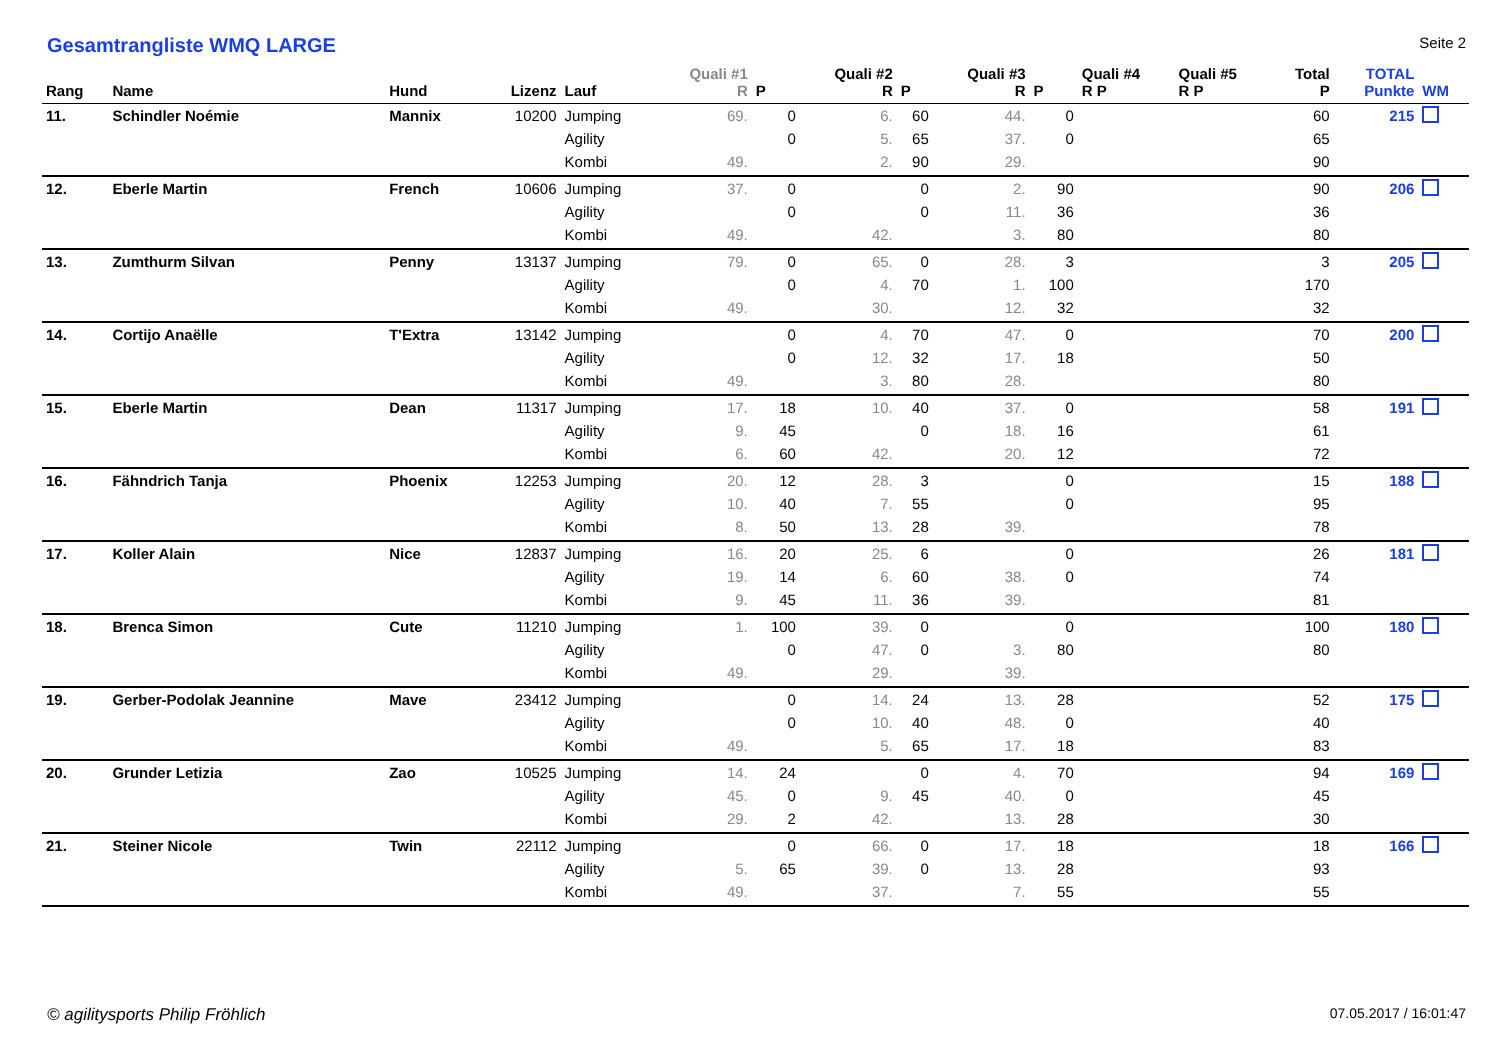Gesamtrangliste WMQ LARGE
Seite 2
| Rang | Name | Hund | Lizenz | Lauf | Quali #1 R | P | Quali #2 R | P | Quali #3 R | P | Quali #4 R P | Quali #5 R P | Total P | TOTAL Punkte | WM |
| --- | --- | --- | --- | --- | --- | --- | --- | --- | --- | --- | --- | --- | --- | --- | --- |
| 11. | Schindler Noémie | Mannix | 10200 | Jumping | 69. | 0 | 6. | 60 | 44. | 0 | | | 60 | 215 | |
| | | | | Agility | | 0 | 5. | 65 | 37. | 0 | | | 65 | | |
| | | | | Kombi | 49. | | 2. | 90 | 29. | | | | 90 | | |
| 12. | Eberle Martin | French | 10606 | Jumping | 37. | 0 | | 0 | 2. | 90 | | | 90 | 206 | |
| | | | | Agility | | 0 | | 0 | 11. | 36 | | | 36 | | |
| | | | | Kombi | 49. | | 42. | | 3. | 80 | | | 80 | | |
| 13. | Zumthurm Silvan | Penny | 13137 | Jumping | 79. | 0 | 65. | 0 | 28. | 3 | | | 3 | 205 | |
| | | | | Agility | | 0 | 4. | 70 | 1. | 100 | | | 170 | | |
| | | | | Kombi | 49. | | 30. | | 12. | 32 | | | 32 | | |
| 14. | Cortijo Anaëlle | T'Extra | 13142 | Jumping | | 0 | 4. | 70 | 47. | 0 | | | 70 | 200 | |
| | | | | Agility | | 0 | 12. | 32 | 17. | 18 | | | 50 | | |
| | | | | Kombi | 49. | | 3. | 80 | 28. | | | | 80 | | |
| 15. | Eberle Martin | Dean | 11317 | Jumping | 17. | 18 | 10. | 40 | 37. | 0 | | | 58 | 191 | |
| | | | | Agility | 9. | 45 | | 0 | 18. | 16 | | | 61 | | |
| | | | | Kombi | 6. | 60 | 42. | | 20. | 12 | | | 72 | | |
| 16. | Fähndrich Tanja | Phoenix | 12253 | Jumping | 20. | 12 | 28. | 3 | | 0 | | | 15 | 188 | |
| | | | | Agility | 10. | 40 | 7. | 55 | | 0 | | | 95 | | |
| | | | | Kombi | 8. | 50 | 13. | 28 | 39. | | | | 78 | | |
| 17. | Koller Alain | Nice | 12837 | Jumping | 16. | 20 | 25. | 6 | | 0 | | | 26 | 181 | |
| | | | | Agility | 19. | 14 | 6. | 60 | 38. | 0 | | | 74 | | |
| | | | | Kombi | 9. | 45 | 11. | 36 | 39. | | | | 81 | | |
| 18. | Brenca Simon | Cute | 11210 | Jumping | 1. | 100 | 39. | 0 | | 0 | | | 100 | 180 | |
| | | | | Agility | | 0 | 47. | 0 | 3. | 80 | | | 80 | | |
| | | | | Kombi | 49. | | 29. | | 39. | | | | | | |
| 19. | Gerber-Podolak Jeannine | Mave | 23412 | Jumping | | 0 | 14. | 24 | 13. | 28 | | | 52 | 175 | |
| | | | | Agility | | 0 | 10. | 40 | 48. | 0 | | | 40 | | |
| | | | | Kombi | 49. | | 5. | 65 | 17. | 18 | | | 83 | | |
| 20. | Grunder Letizia | Zao | 10525 | Jumping | 14. | 24 | | 0 | 4. | 70 | | | 94 | 169 | |
| | | | | Agility | 45. | 0 | 9. | 45 | 40. | 0 | | | 45 | | |
| | | | | Kombi | 29. | 2 | 42. | | 13. | 28 | | | 30 | | |
| 21. | Steiner Nicole | Twin | 22112 | Jumping | | 0 | 66. | 0 | 17. | 18 | | | 18 | 166 | |
| | | | | Agility | 5. | 65 | 39. | 0 | 13. | 28 | | | 93 | | |
| | | | | Kombi | 49. | | 37. | | 7. | 55 | | | 55 | | |
© agilitysports Philip Fröhlich 07.05.2017 / 16:01:47